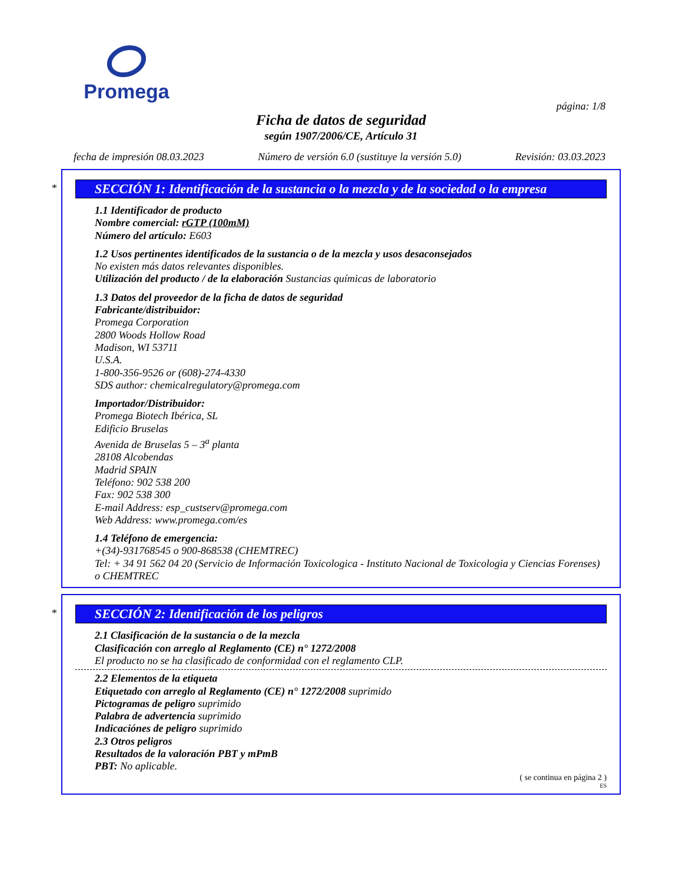Promega
página: 1/8
Ficha de datos de seguridad
según 1907/2006/CE, Artículo 31
fecha de impresión 08.03.2023 Número de versión 6.0 (sustituye la versión 5.0) Revisión: 03.03.2023
*
SECCIÓN 1: Identificación de la sustancia o la mezcla y de la sociedad o la empresa
1.1 Identificador de producto
Nombre comercial: rGTP (100mM)
Número del artículo: E603
1.2 Usos pertinentes identificados de la sustancia o de la mezcla y usos desaconsejados
No existen más datos relevantes disponibles.
Utilización del producto / de la elaboración Sustancias químicas de laboratorio
1.3 Datos del proveedor de la ficha de datos de seguridad
Fabricante/distribuidor:
Promega Corporation
2800 Woods Hollow Road
Madison, WI 53711
U.S.A.
1-800-356-9526 or (608)-274-4330
SDS author: chemicalregulatory@promega.com
Importador/Distribuidor:
Promega Biotech Ibérica, SL
Edificio Bruselas
Avenida de Bruselas 5 – 3<sup>a</sup> planta
28108 Alcobendas
Madrid SPAIN
Teléfono: 902 538 200
Fax: 902 538 300
E-mail Address: esp_custserv@promega.com
Web Address: www.promega.com/es
1.4 Teléfono de emergencia:
+(34)-931768545 o 900-868538 (CHEMTREC)
Tel: + 34 91 562 04 20 (Servicio de Información Toxicologica - Instituto Nacional de Toxicologia y Ciencias Forenses) o CHEMTREC
*
SECCIÓN 2: Identificación de los peligros
2.1 Clasificación de la sustancia o de la mezcla
Clasificación con arreglo al Reglamento (CE) n° 1272/2008
El producto no se ha clasificado de conformidad con el reglamento CLP.
2.2 Elementos de la etiqueta
Etiquetado con arreglo al Reglamento (CE) n° 1272/2008 suprimido
Pictogramas de peligro suprimido
Palabra de advertencia suprimido
Indicaciónes de peligro suprimido
2.3 Otros peligros
Resultados de la valoración PBT y mPmB
PBT: No aplicable.
( se continua en página 2 )
ES